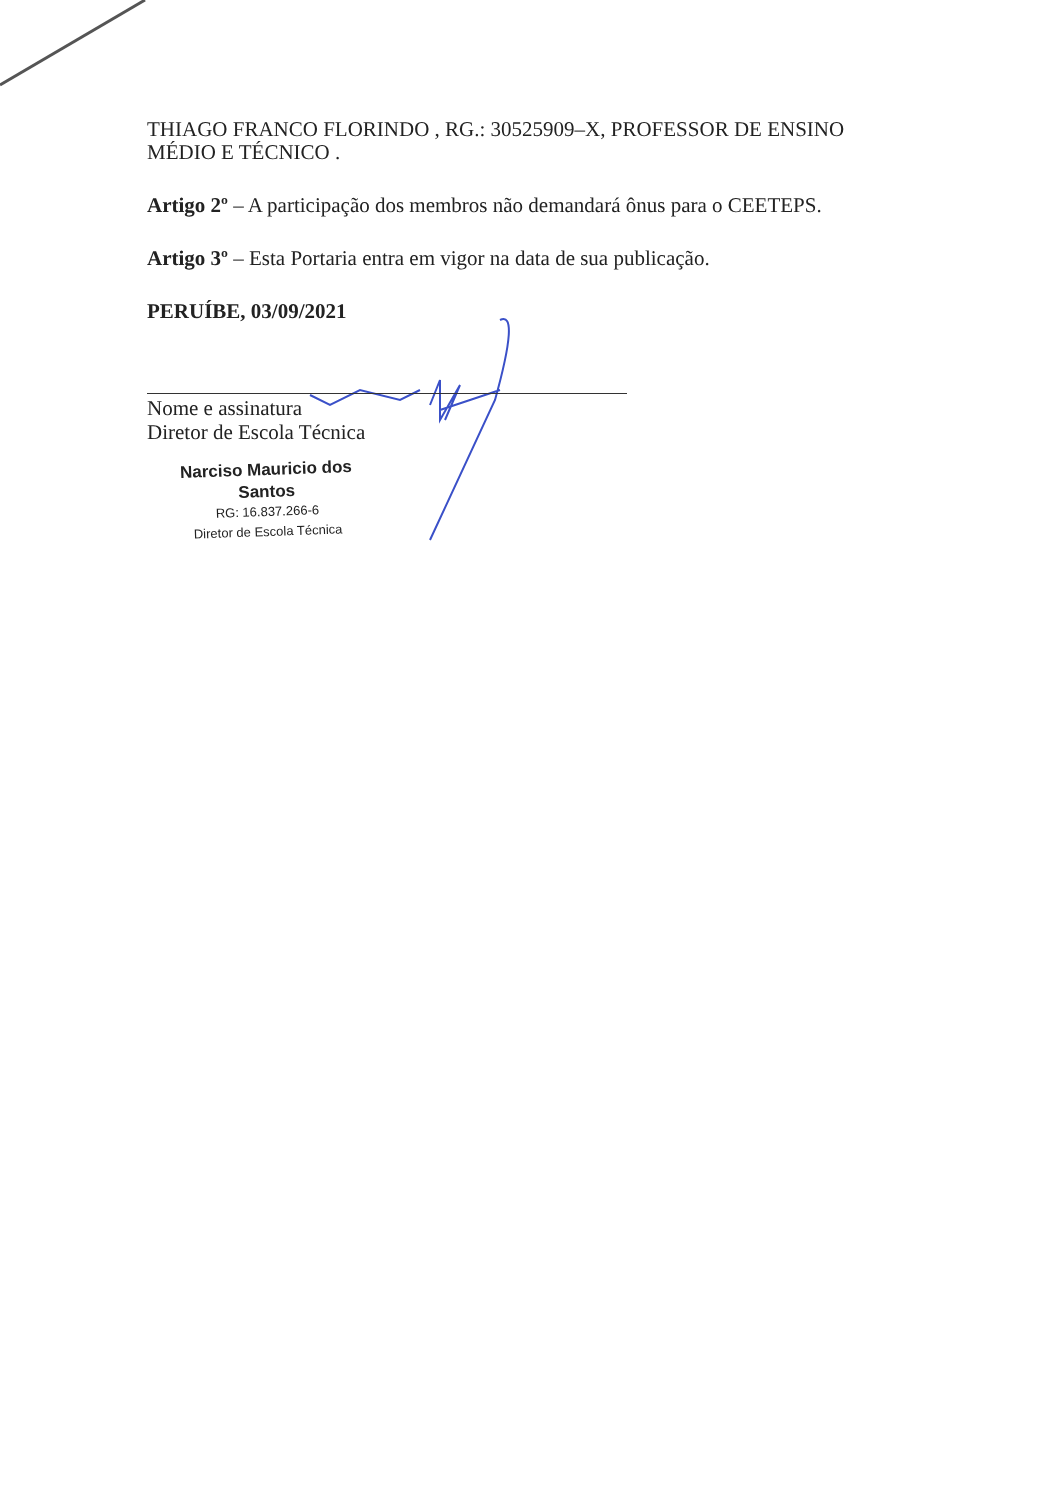THIAGO FRANCO FLORINDO , RG.: 30525909–X, PROFESSOR DE ENSINO MÉDIO E TÉCNICO .
Artigo 2º – A participação dos membros não demandará ônus para o CEETEPS.
Artigo 3º – Esta Portaria entra em vigor na data de sua publicação.
PERUÍBE, 03/09/2021
Nome e assinatura
Diretor de Escola Técnica
Narciso Mauricio dos Santos
RG: 16.837.266-6
Diretor de Escola Técnica